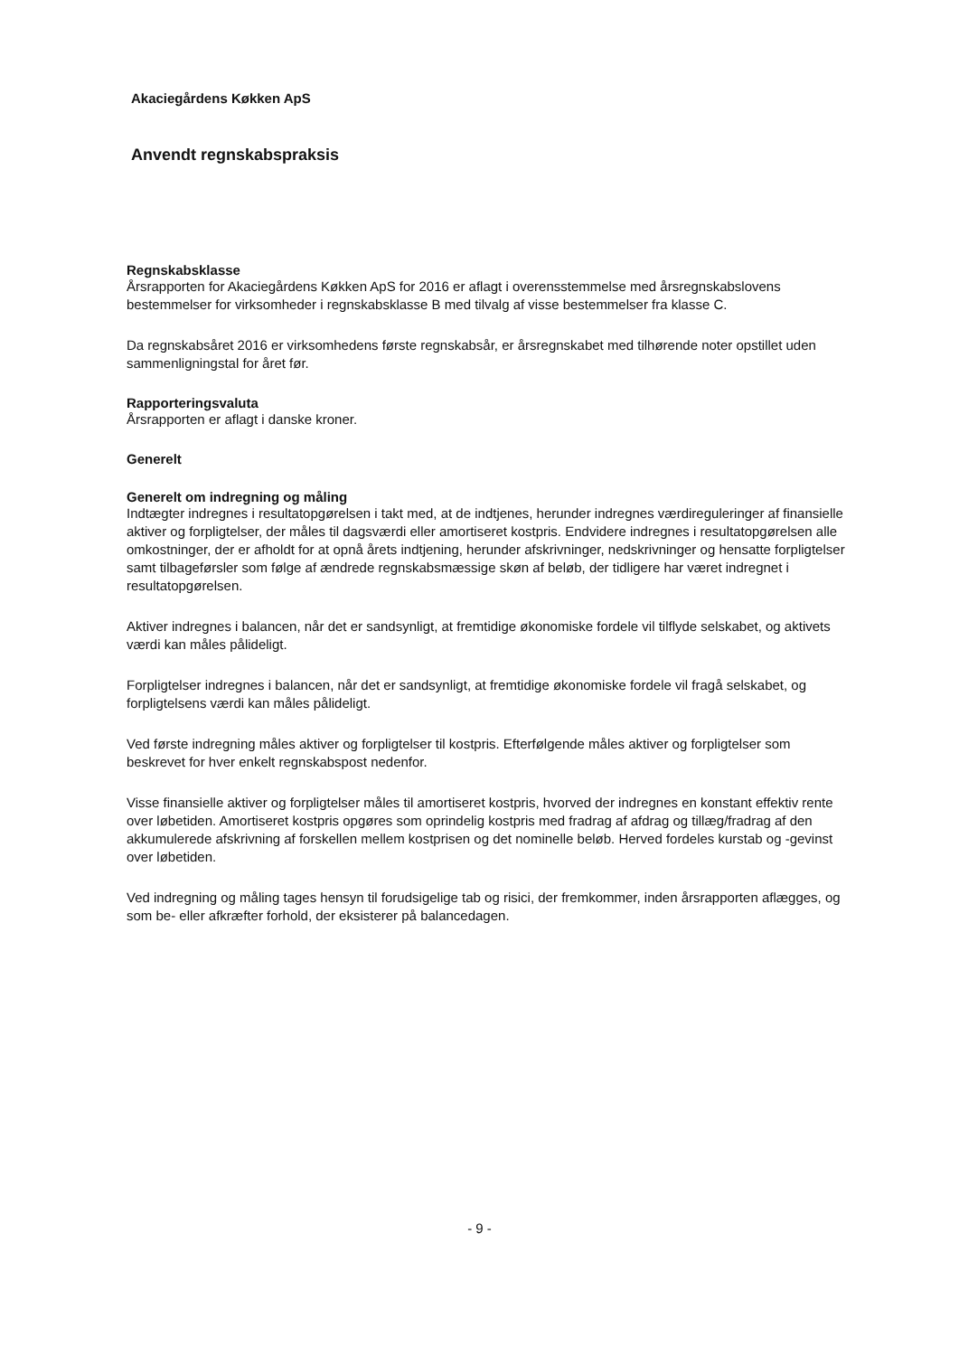Akaciegårdens Køkken ApS
Anvendt regnskabspraksis
Regnskabsklasse
Årsrapporten for Akaciegårdens Køkken ApS for 2016 er aflagt i overensstemmelse med årsregnskabslovens bestemmelser for virksomheder i regnskabsklasse B med tilvalg af visse bestemmelser fra klasse C.
Da regnskabsåret 2016 er virksomhedens første regnskabsår, er årsregnskabet med tilhørende noter opstillet uden sammenligningstal for året før.
Rapporteringsvaluta
Årsrapporten er aflagt i danske kroner.
Generelt
Generelt om indregning og måling
Indtægter indregnes i resultatopgørelsen i takt med, at de indtjenes, herunder indregnes værdireguleringer af finansielle aktiver og forpligtelser, der måles til dagsværdi eller amortiseret kostpris. Endvidere indregnes i resultatopgørelsen alle omkostninger, der er afholdt for at opnå årets indtjening, herunder afskrivninger, nedskrivninger og hensatte forpligtelser samt tilbageførsler som følge af ændrede regnskabsmæssige skøn af beløb, der tidligere har været indregnet i resultatopgørelsen.
Aktiver indregnes i balancen, når det er sandsynligt, at fremtidige økonomiske fordele vil tilflyde selskabet, og aktivets værdi kan måles pålideligt.
Forpligtelser indregnes i balancen, når det er sandsynligt, at fremtidige økonomiske fordele vil fragå selskabet, og forpligtelsens værdi kan måles pålideligt.
Ved første indregning måles aktiver og forpligtelser til kostpris. Efterfølgende måles aktiver og forpligtelser som beskrevet for hver enkelt regnskabspost nedenfor.
Visse finansielle aktiver og forpligtelser måles til amortiseret kostpris, hvorved der indregnes en konstant effektiv rente over løbetiden. Amortiseret kostpris opgøres som oprindelig kostpris med fradrag af afdrag og tillæg/fradrag af den akkumulerede afskrivning af forskellen mellem kostprisen og det nominelle beløb. Herved fordeles kurstab og -gevinst over løbetiden.
Ved indregning og måling tages hensyn til forudsigelige tab og risici, der fremkommer, inden årsrapporten aflægges, og som be- eller afkræfter forhold, der eksisterer på balancedagen.
- 9 -